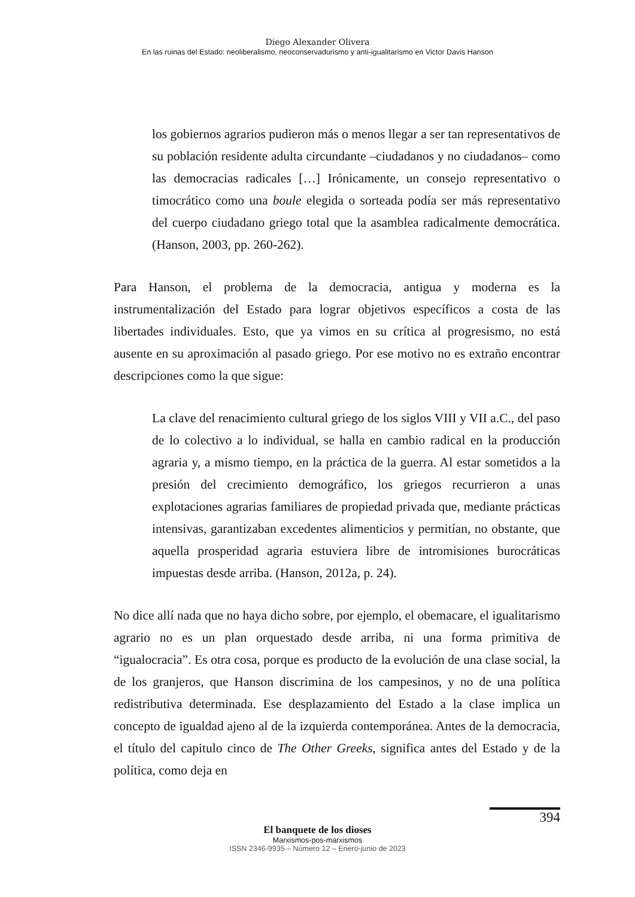Diego Alexander Olivera
En las ruinas del Estado: neoliberalismo, neoconservadurismo y anti-igualitarismo en Victor Davis Hanson
los gobiernos agrarios pudieron más o menos llegar a ser tan representativos de su población residente adulta circundante –ciudadanos y no ciudadanos– como las democracias radicales […] Irónicamente, un consejo representativo o timocrático como una boule elegida o sorteada podía ser más representativo del cuerpo ciudadano griego total que la asamblea radicalmente democrática. (Hanson, 2003, pp. 260-262).
Para Hanson, el problema de la democracia, antigua y moderna es la instrumentalización del Estado para lograr objetivos específicos a costa de las libertades individuales. Esto, que ya vimos en su crítica al progresismo, no está ausente en su aproximación al pasado griego. Por ese motivo no es extraño encontrar descripciones como la que sigue:
La clave del renacimiento cultural griego de los siglos VIII y VII a.C., del paso de lo colectivo a lo individual, se halla en cambio radical en la producción agraria y, a mismo tiempo, en la práctica de la guerra. Al estar sometidos a la presión del crecimiento demográfico, los griegos recurrieron a unas explotaciones agrarias familiares de propiedad privada que, mediante prácticas intensivas, garantizaban excedentes alimenticios y permitían, no obstante, que aquella prosperidad agraria estuviera libre de intromisiones burocráticas impuestas desde arriba. (Hanson, 2012a, p. 24).
No dice allí nada que no haya dicho sobre, por ejemplo, el obemacare, el igualitarismo agrario no es un plan orquestado desde arriba, ni una forma primitiva de “igualocracia”. Es otra cosa, porque es producto de la evolución de una clase social, la de los granjeros, que Hanson discrimina de los campesinos, y no de una política redistributiva determinada. Ese desplazamiento del Estado a la clase implica un concepto de igualdad ajeno al de la izquierda contemporánea. Antes de la democracia, el título del capitulo cinco de The Other Greeks, significa antes del Estado y de la política, como deja en
394
El banquete de los dioses
Marxismos-pos-marxismos
ISSN 2346-9935 – Número 12 – Enero-junio de 2023